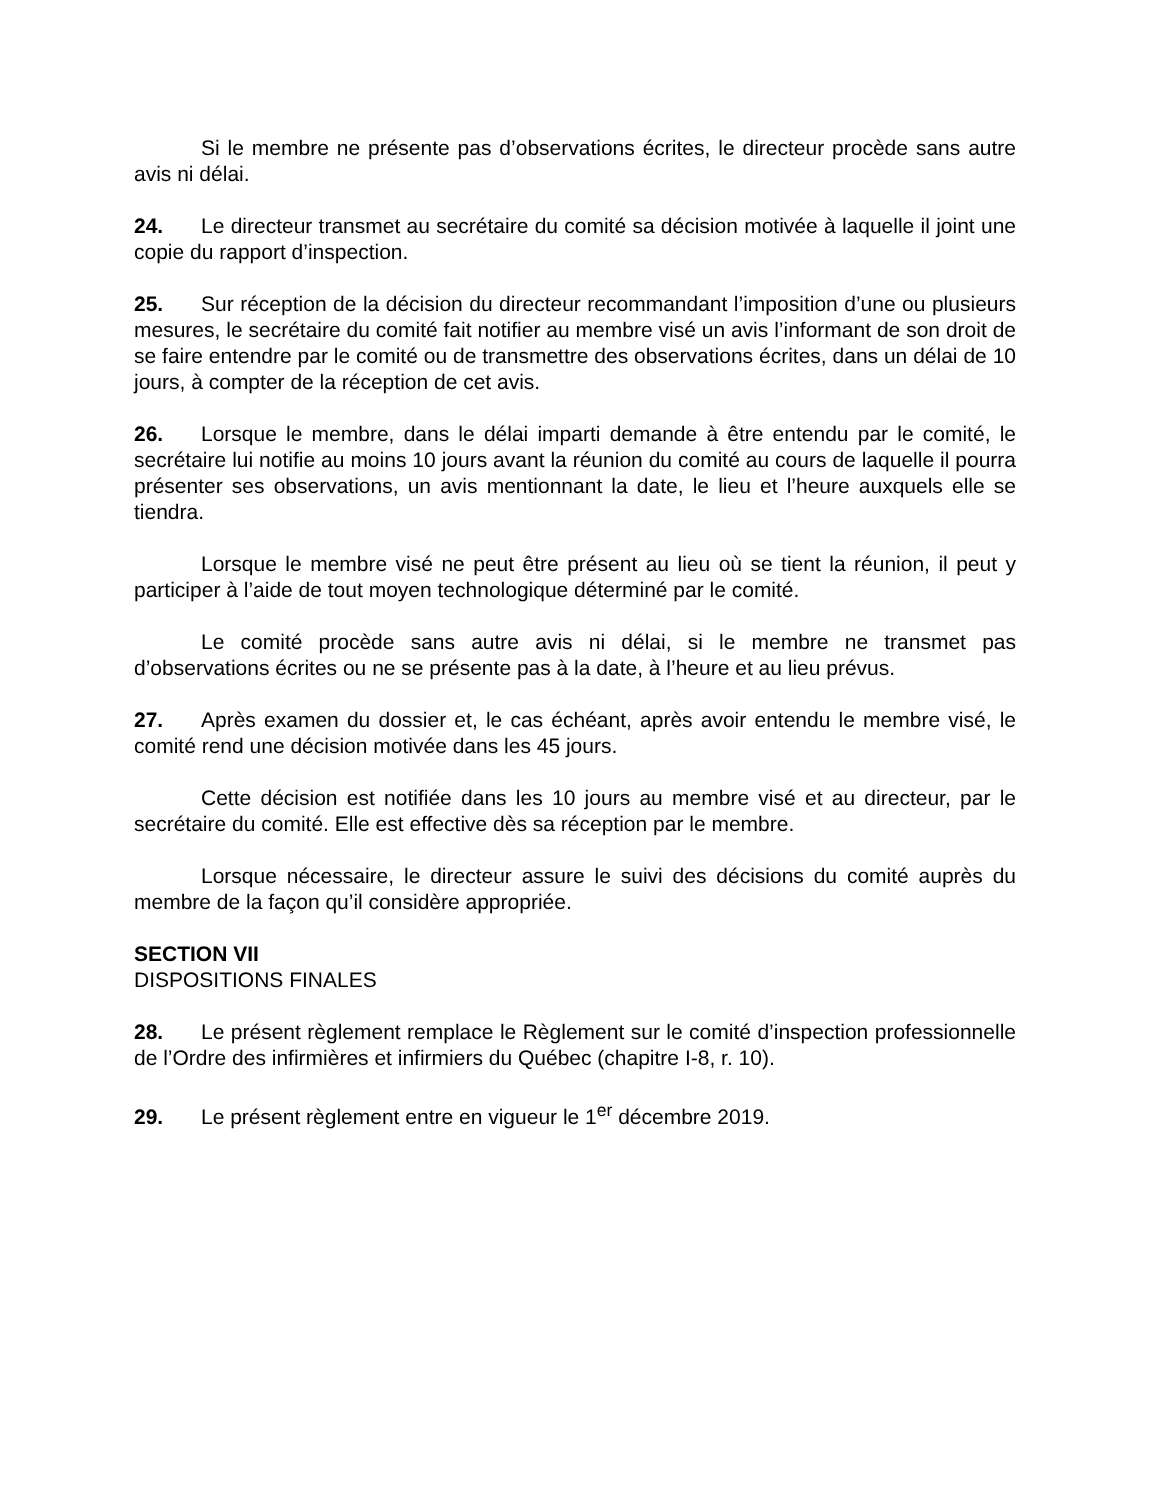Si le membre ne présente pas d’observations écrites, le directeur procède sans autre avis ni délai.
24. Le directeur transmet au secrétaire du comité sa décision motivée à laquelle il joint une copie du rapport d’inspection.
25. Sur réception de la décision du directeur recommandant l’imposition d’une ou plusieurs mesures, le secrétaire du comité fait notifier au membre visé un avis l’informant de son droit de se faire entendre par le comité ou de transmettre des observations écrites, dans un délai de 10 jours, à compter de la réception de cet avis.
26. Lorsque le membre, dans le délai imparti demande à être entendu par le comité, le secrétaire lui notifie au moins 10 jours avant la réunion du comité au cours de laquelle il pourra présenter ses observations, un avis mentionnant la date, le lieu et l’heure auxquels elle se tiendra.
Lorsque le membre visé ne peut être présent au lieu où se tient la réunion, il peut y participer à l’aide de tout moyen technologique déterminé par le comité.
Le comité procède sans autre avis ni délai, si le membre ne transmet pas d’observations écrites ou ne se présente pas à la date, à l’heure et au lieu prévus.
27. Après examen du dossier et, le cas échéant, après avoir entendu le membre visé, le comité rend une décision motivée dans les 45 jours.
Cette décision est notifiée dans les 10 jours au membre visé et au directeur, par le secrétaire du comité. Elle est effective dès sa réception par le membre.
Lorsque nécessaire, le directeur assure le suivi des décisions du comité auprès du membre de la façon qu’il considère appropriée.
SECTION VII
DISPOSITIONS FINALES
28. Le présent règlement remplace le Règlement sur le comité d’inspection professionnelle de l’Ordre des infirmières et infirmiers du Québec (chapitre I-8, r. 10).
29. Le présent règlement entre en vigueur le 1<sup>er</sup> décembre 2019.